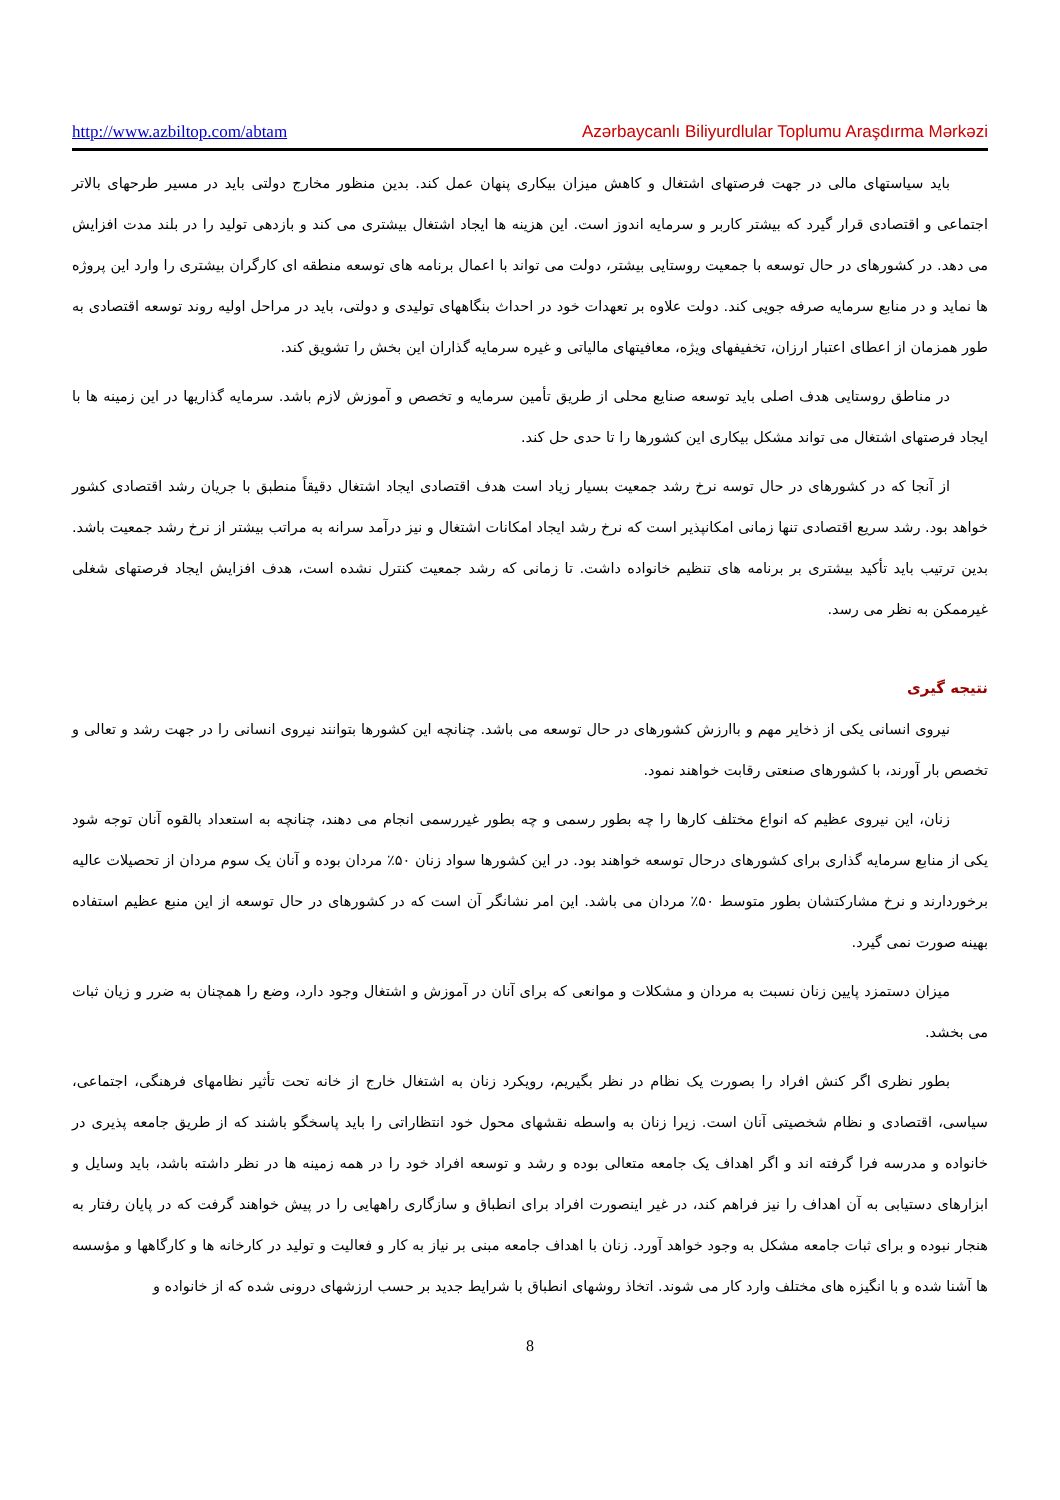http://www.azbiltop.com/abtam Azərbaycanlı Biliyurdlular Toplumu Araşdırma Mərkəzi
باید سیاستهای مالی در جهت فرصتهای اشتغال و کاهش میزان بیکاری پنهان عمل کند. بدین منظور مخارج دولتی باید در مسیر طرحهای بالاتر اجتماعی و اقتصادی قرار گیرد که بیشتر کاربر و سرمایه اندوز است. این هزینه ها ایجاد اشتغال بیشتری می کند و بازدهی تولید را در بلند مدت افزایش می دهد. در کشورهای در حال توسعه با جمعیت روستایی بیشتر، دولت می تواند با اعمال برنامه های توسعه منطقه ای کارگران بیشتری را وارد این پروژه ها نماید و در منابع سرمایه صرفه جویی کند. دولت علاوه بر تعهدات خود در احداث بنگاههای تولیدی و دولتی، باید در مراحل اولیه روند توسعه اقتصادی به طور همزمان از اعطای اعتبار ارزان، تخفیفهای ویژه، معافیتهای مالیاتی و غیره سرمایه گذاران این بخش را تشویق کند.
در مناطق روستایی هدف اصلی باید توسعه صنایع محلی از طریق تأمین سرمایه و تخصص و آموزش لازم باشد. سرمایه گذاریها در این زمینه ها با ایجاد فرصتهای اشتغال می تواند مشکل بیکاری این کشورها را تا حدی حل کند.
از آنجا که در کشورهای در حال توسه نرخ رشد جمعیت بسیار زیاد است هدف اقتصادی ایجاد اشتغال دقیقاً منطبق با جریان رشد اقتصادی کشور خواهد بود. رشد سریع اقتصادی تنها زمانی امکانپذیر است که نرخ رشد ایجاد امکانات اشتغال و نیز درآمد سرانه به مراتب بیشتر از نرخ رشد جمعیت باشد. بدین ترتیب باید تأکید بیشتری بر برنامه های تنظیم خانواده داشت. تا زمانی که رشد جمعیت کنترل نشده است، هدف افزایش ایجاد فرصتهای شغلی غیرممکن به نظر می رسد.
نتیجه گیری
نیروی انسانی یکی از ذخایر مهم و باارزش کشورهای در حال توسعه می باشد. چنانچه این کشورها بتوانند نیروی انسانی را در جهت رشد و تعالی و تخصص بار آورند، با کشورهای صنعتی رقابت خواهند نمود.
زنان، این نیروی عظیم که انواع مختلف کارها را چه بطور رسمی و چه بطور غیررسمی انجام می دهند، چنانچه به استعداد بالقوه آنان توجه شود یکی از منابع سرمایه گذاری برای کشورهای درحال توسعه خواهند بود. در این کشورها سواد زنان ۵۰٪ مردان بوده و آنان یک سوم مردان از تحصیلات عالیه برخوردارند و نرخ مشارکتشان بطور متوسط ۵۰٪ مردان می باشد. این امر نشانگر آن است که در کشورهای در حال توسعه از این منبع عظیم استفاده بهینه صورت نمی گیرد.
میزان دستمزد پایین زنان نسبت به مردان و مشکلات و موانعی که برای آنان در آموزش و اشتغال وجود دارد، وضع را همچنان به ضرر و زیان ثبات می بخشد.
بطور نظری اگر کنش افراد را بصورت یک نظام در نظر بگیریم، رویکرد زنان به اشتغال خارج از خانه تحت تأثیر نظامهای فرهنگی، اجتماعی، سیاسی، اقتصادی و نظام شخصیتی آنان است. زیرا زنان به واسطه نقشهای محول خود انتظاراتی را باید پاسخگو باشند که از طریق جامعه پذیری در خانواده و مدرسه فرا گرفته اند و اگر اهداف یک جامعه متعالی بوده و رشد و توسعه افراد خود را در همه زمینه ها در نظر داشته باشد، باید وسایل و ابزارهای دستیابی به آن اهداف را نیز فراهم کند، در غیر اینصورت افراد برای انطباق و سازگاری راههایی را در پیش خواهند گرفت که در پایان رفتار به هنجار نبوده و برای ثبات جامعه مشکل به وجود خواهد آورد. زنان با اهداف جامعه مبنی بر نیاز به کار و فعالیت و تولید در کارخانه ها و کارگاهها و مؤسسه ها آشنا شده و با انگیزه های مختلف وارد کار می شوند. اتخاذ روشهای انطباق با شرایط جدید بر حسب ارزشهای درونی شده که از خانواده و
8